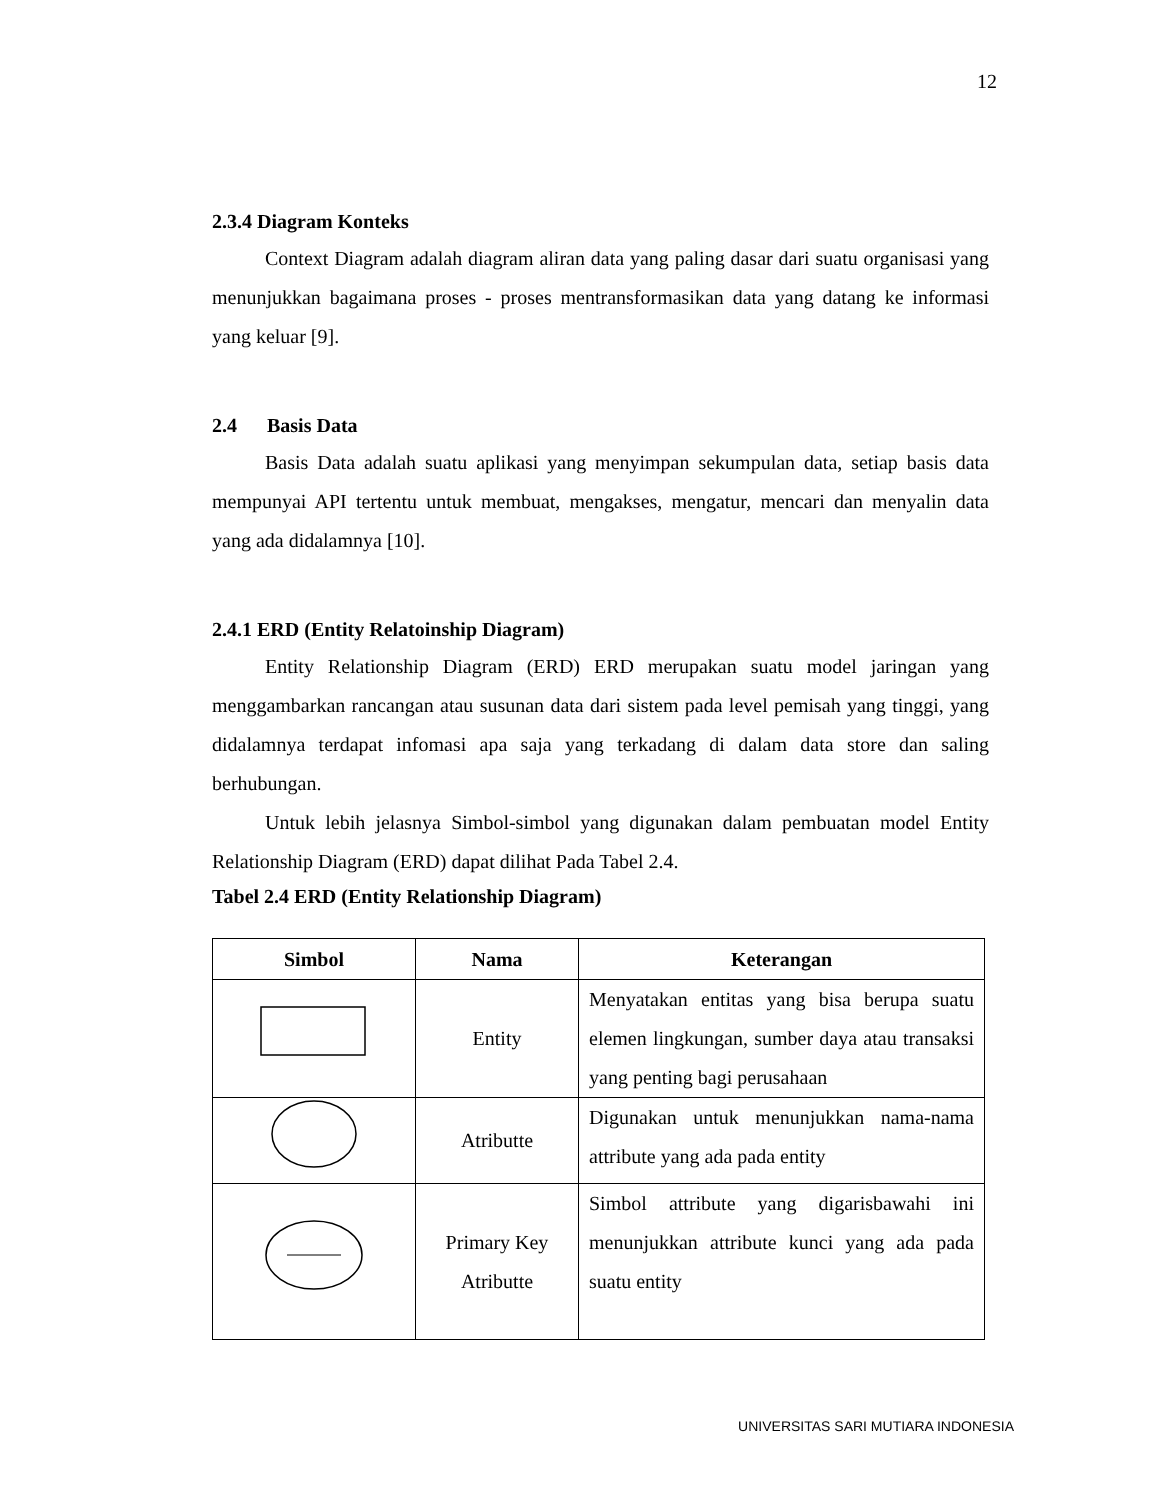12
2.3.4 Diagram Konteks
Context Diagram adalah diagram aliran data yang paling dasar dari suatu organisasi yang menunjukkan bagaimana proses - proses mentransformasikan data yang datang ke informasi yang keluar [9].
2.4 Basis Data
Basis Data adalah suatu aplikasi yang menyimpan sekumpulan data, setiap basis data mempunyai API tertentu untuk membuat, mengakses, mengatur, mencari dan menyalin data yang ada didalamnya [10].
2.4.1 ERD (Entity Relatoinship Diagram)
Entity Relationship Diagram (ERD) ERD merupakan suatu model jaringan yang menggambarkan rancangan atau susunan data dari sistem pada level pemisah yang tinggi, yang didalamnya terdapat infomasi apa saja yang terkadang di dalam data store dan saling berhubungan.
Untuk lebih jelasnya Simbol-simbol yang digunakan dalam pembuatan model Entity Relationship Diagram (ERD) dapat dilihat Pada Tabel 2.4.
Tabel 2.4 ERD (Entity Relationship Diagram)
| Simbol | Nama | Keterangan |
| --- | --- | --- |
| | Entity | Menyatakan entitas yang bisa berupa suatu elemen lingkungan, sumber daya atau transaksi yang penting bagi perusahaan |
| | Atributte | Digunakan untuk menunjukkan nama-nama attribute yang ada pada entity |
| | Primary Key Atributte | Simbol attribute yang digarisbawahi ini menunjukkan attribute kunci yang ada pada suatu entity |
UNIVERSITAS SARI MUTIARA INDONESIA